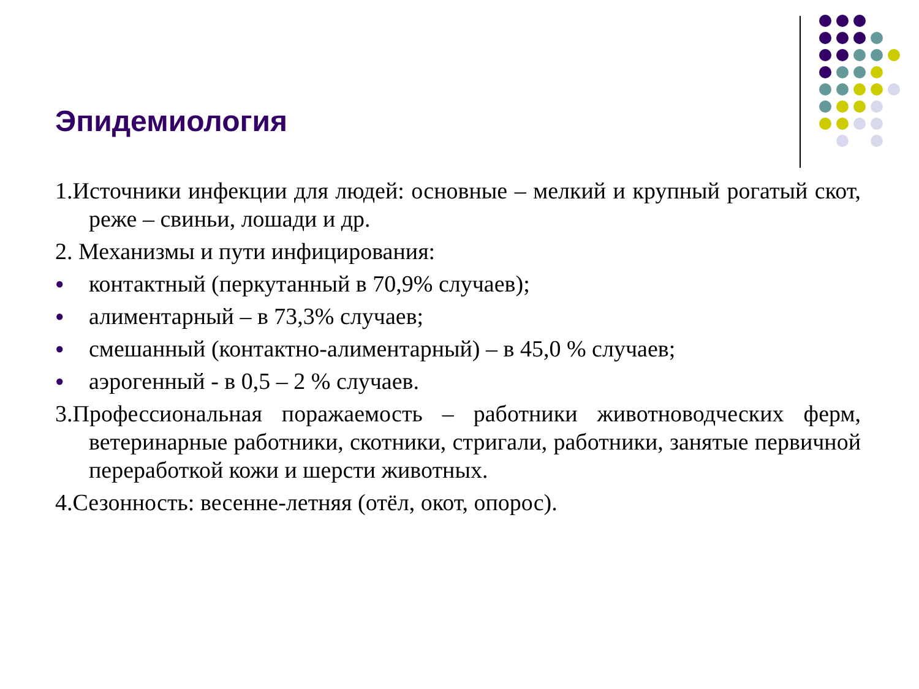Эпидемиология
1.Источники инфекции для людей: основные – мелкий и крупный рогатый скот, реже – свиньи, лошади и др.
2. Механизмы и пути инфицирования:
● контактный (перкутанный в 70,9% случаев);
● алиментарный – в 73,3% случаев;
● смешанный (контактно-алиментарный) – в 45,0 % случаев;
● аэрогенный - в 0,5 – 2 % случаев.
3.Профессиональная поражаемость – работники животноводческих ферм, ветеринарные работники, скотники, стригали, работники, занятые первичной переработкой кожи и шерсти животных.
4.Сезонность: весенне-летняя (отёл, окот, опорос).